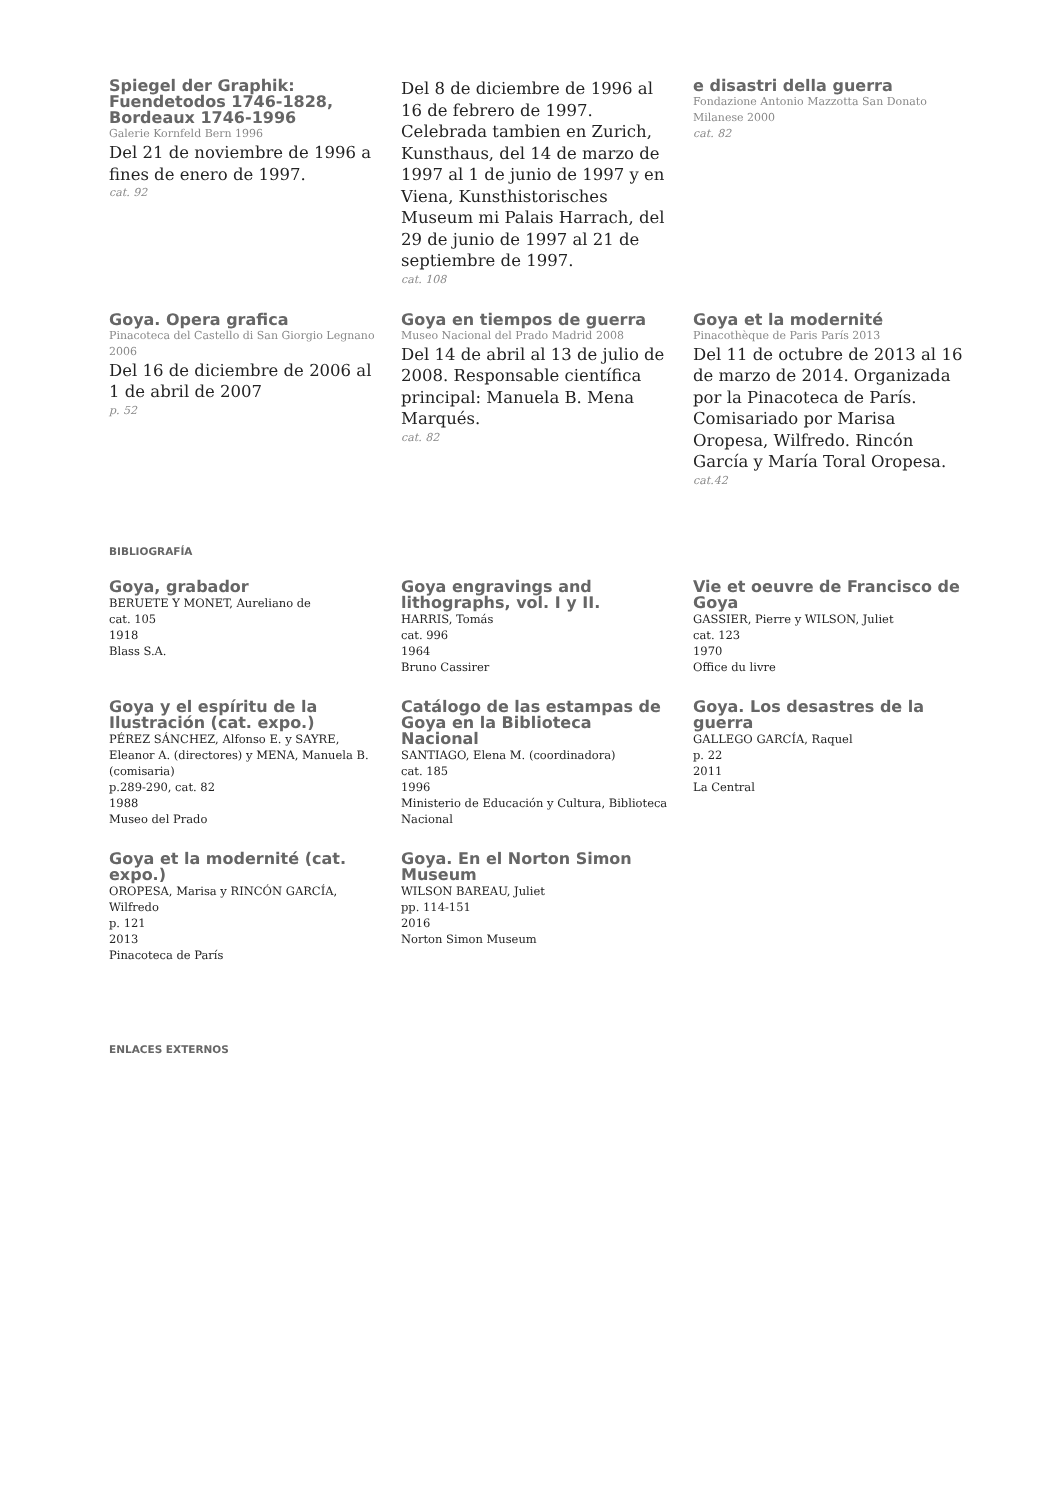Spiegel der Graphik: Fuendetodos 1746-1828, Bordeaux 1746-1996
Galerie Kornfeld Bern 1996
Del 21 de noviembre de 1996 a fines de enero de 1997.
cat. 92
Del 8 de diciembre de 1996 al 16 de febrero de 1997. Celebrada tambien en Zurich, Kunsthaus, del 14 de marzo de 1997 al 1 de junio de 1997 y en Viena, Kunsthistorisches Museum mi Palais Harrach, del 29 de junio de 1997 al 21 de septiembre de 1997.
cat. 108
e disastri della guerra
Fondazione Antonio Mazzotta San Donato Milanese 2000
cat. 82
Goya. Opera grafica
Pinacoteca del Castello di San Giorgio Legnano 2006
Del 16 de diciembre de 2006 al 1 de abril de 2007
p. 52
Goya en tiempos de guerra
Museo Nacional del Prado Madrid 2008
Del 14 de abril al 13 de julio de 2008. Responsable científica principal: Manuela B. Mena Marqués.
cat. 82
Goya et la modernité
Pinacothèque de Paris París 2013
Del 11 de octubre de 2013 al 16 de marzo de 2014. Organizada por la Pinacoteca de París. Comisariado por Marisa Oropesa, Wilfredo. Rincón García y María Toral Oropesa.
cat.42
BIBLIOGRAFÍA
Goya, grabador
BERUETE Y MONET, Aureliano de
cat. 105
1918
Blass S.A.
Goya engravings and lithographs, vol. I y II.
HARRIS, Tomás
cat. 996
1964
Bruno Cassirer
Vie et oeuvre de Francisco de Goya
GASSIER, Pierre y WILSON, Juliet
cat. 123
1970
Office du livre
Goya y el espíritu de la Ilustración (cat. expo.)
PÉREZ SÁNCHEZ, Alfonso E. y SAYRE, Eleanor A. (directores) y MENA, Manuela B. (comisaria)
p.289-290, cat. 82
1988
Museo del Prado
Catálogo de las estampas de Goya en la Biblioteca Nacional
SANTIAGO, Elena M. (coordinadora)
cat. 185
1996
Ministerio de Educación y Cultura, Biblioteca Nacional
Goya. Los desastres de la guerra
GALLEGO GARCÍA, Raquel
p. 22
2011
La Central
Goya et la modernité (cat. expo.)
OROPESA, Marisa y RINCÓN GARCÍA, Wilfredo
p. 121
2013
Pinacoteca de París
Goya. En el Norton Simon Museum
WILSON BAREAU, Juliet
pp. 114-151
2016
Norton Simon Museum
ENLACES EXTERNOS